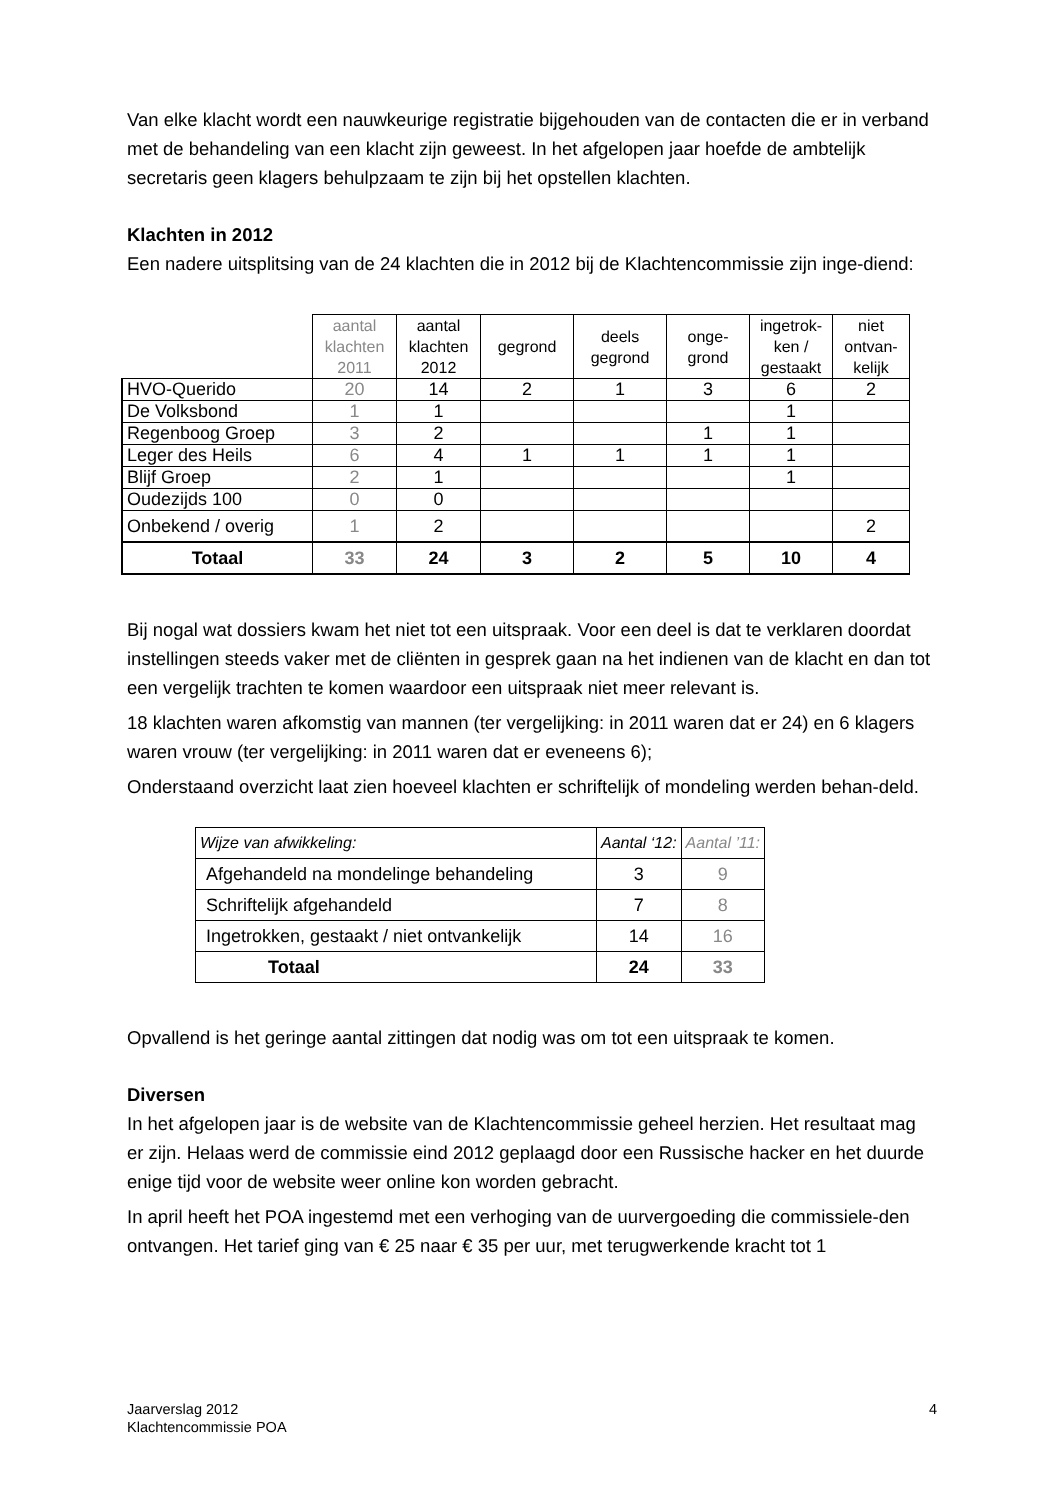Van elke klacht wordt een nauwkeurige registratie bijgehouden van de contacten die er in verband met de behandeling van een klacht zijn geweest. In het afgelopen jaar hoefde de ambtelijk secretaris geen klagers behulpzaam te zijn bij het opstellen klachten.
Klachten in 2012
Een nadere uitsplitsing van de 24 klachten die in 2012 bij de Klachtencommissie zijn inge-diend:
| | aantal klachten 2011 | aantal klachten 2012 | gegrond | deels gegrond | onge-grond | ingetrok-ken / gestaakt | niet ontvan-kelijk |
| --- | --- | --- | --- | --- | --- | --- | --- |
| HVO-Querido | 20 | 14 | 2 | 1 | 3 | 6 | 2 |
| De Volksbond | 1 | 1 | | | | 1 | |
| Regenboog Groep | 3 | 2 | | | 1 | 1 | |
| Leger des Heils | 6 | 4 | 1 | 1 | 1 | 1 | |
| Blijf Groep | 2 | 1 | | | | 1 | |
| Oudezijds 100 | 0 | 0 | | | | | |
| Onbekend / overig | 1 | 2 | | | | | 2 |
| Totaal | 33 | 24 | 3 | 2 | 5 | 10 | 4 |
Bij nogal wat dossiers kwam het niet tot een uitspraak. Voor een deel is dat te verklaren doordat instellingen steeds vaker met de cliënten in gesprek gaan na het indienen van de klacht en dan tot een vergelijk trachten te komen waardoor een uitspraak niet meer relevant is.
18 klachten waren afkomstig van mannen (ter vergelijking: in 2011 waren dat er 24) en 6 klagers waren vrouw (ter vergelijking: in 2011 waren dat er eveneens 6);
Onderstaand overzicht laat zien hoeveel klachten er schriftelijk of mondeling werden behan-deld.
| Wijze van afwikkeling: | Aantal ‘12: | Aantal ’11: |
| Afgehandeld na mondelinge behandeling | 3 | 9 |
| Schriftelijk afgehandeld | 7 | 8 |
| Ingetrokken, gestaakt / niet ontvankelijk | 14 | 16 |
| Totaal | 24 | 33 |
Opvallend is het geringe aantal zittingen dat nodig was om tot een uitspraak te komen.
Diversen
In het afgelopen jaar is de website van de Klachtencommissie geheel herzien. Het resultaat mag er zijn. Helaas werd de commissie eind 2012 geplaagd door een Russische hacker en het duurde enige tijd voor de website weer online kon worden gebracht.
In april heeft het POA ingestemd met een verhoging van de uurvergoeding die commissiele-den ontvangen. Het tarief ging van € 25 naar € 35 per uur, met terugwerkende kracht tot 1
Jaarverslag 2012
Klachtencommissie POA
4